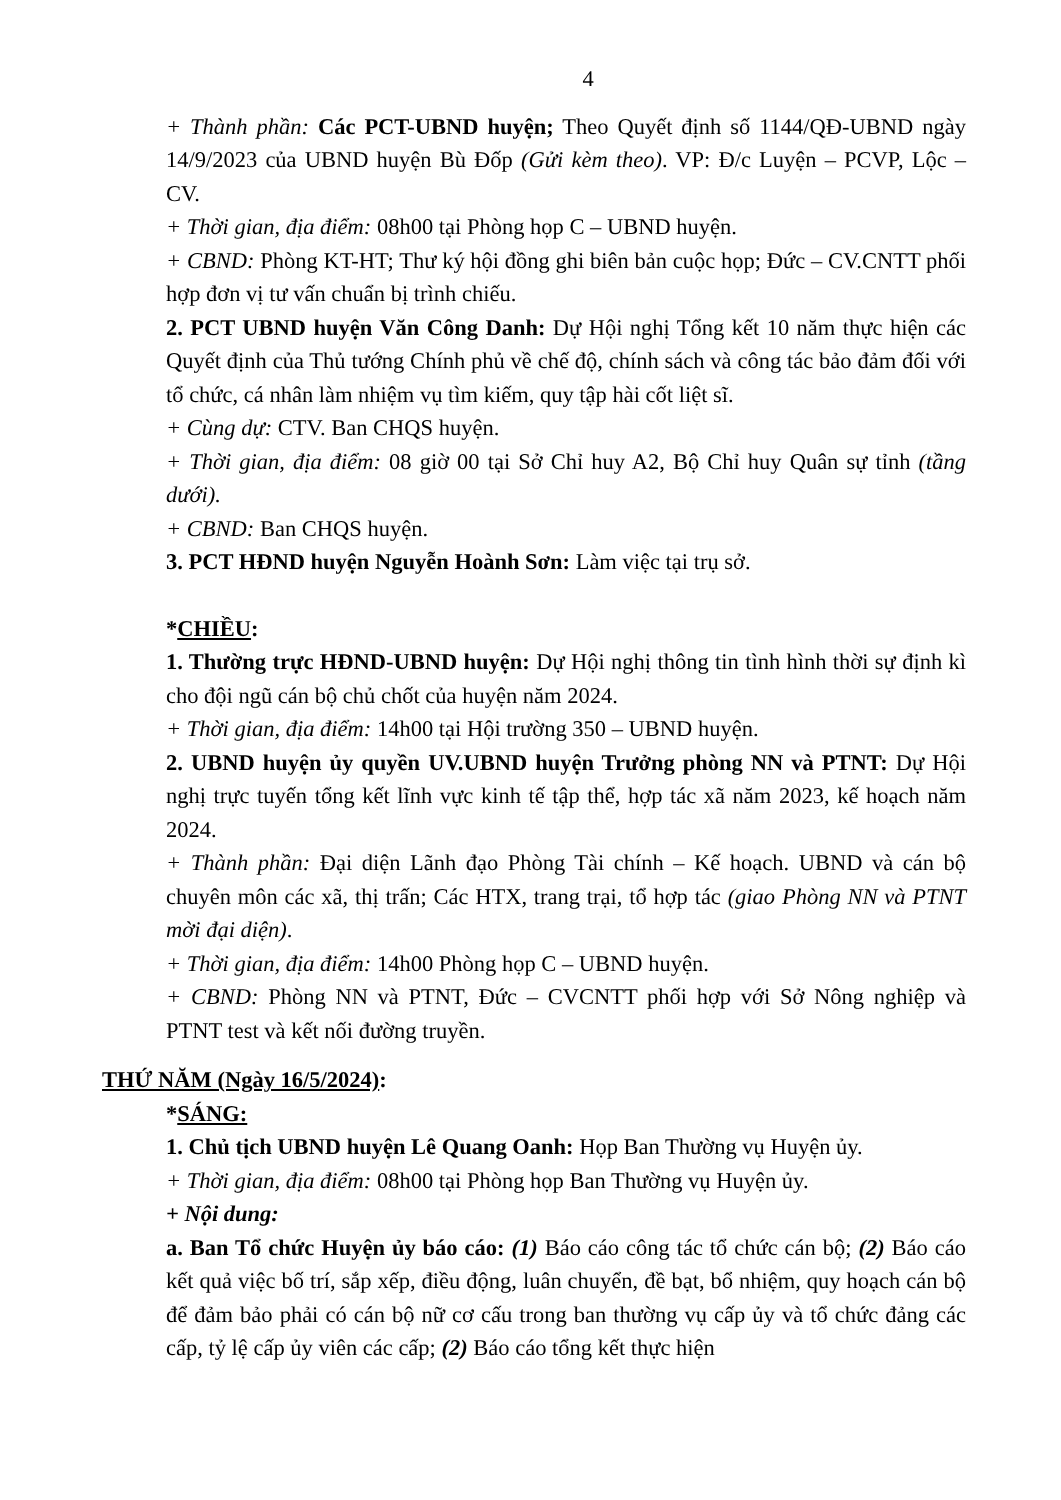4
+ Thành phần: Các PCT-UBND huyện; Theo Quyết định số 1144/QĐ-UBND ngày 14/9/2023 của UBND huyện Bù Đốp (Gửi kèm theo). VP: Đ/c Luyện – PCVP, Lộc – CV.
+ Thời gian, địa điểm: 08h00 tại Phòng họp C – UBND huyện.
+ CBND: Phòng KT-HT; Thư ký hội đồng ghi biên bản cuộc họp; Đức – CV.CNTT phối hợp đơn vị tư vấn chuẩn bị trình chiếu.
2. PCT UBND huyện Văn Công Danh: Dự Hội nghị Tổng kết 10 năm thực hiện các Quyết định của Thủ tướng Chính phủ về chế độ, chính sách và công tác bảo đảm đối với tổ chức, cá nhân làm nhiệm vụ tìm kiếm, quy tập hài cốt liệt sĩ.
+ Cùng dự: CTV. Ban CHQS huyện.
+ Thời gian, địa điểm: 08 giờ 00 tại Sở Chỉ huy A2, Bộ Chỉ huy Quân sự tỉnh (tầng dưới).
+ CBND: Ban CHQS huyện.
3. PCT HĐND huyện Nguyễn Hoành Sơn: Làm việc tại trụ sở.
*CHIỀU:
1. Thường trực HĐND-UBND huyện: Dự Hội nghị thông tin tình hình thời sự định kì cho đội ngũ cán bộ chủ chốt của huyện năm 2024.
+ Thời gian, địa điểm: 14h00 tại Hội trường 350 – UBND huyện.
2. UBND huyện ủy quyền UV.UBND huyện Trưởng phòng NN và PTNT: Dự Hội nghị trực tuyến tổng kết lĩnh vực kinh tế tập thể, hợp tác xã năm 2023, kế hoạch năm 2024.
+ Thành phần: Đại diện Lãnh đạo Phòng Tài chính – Kế hoạch. UBND và cán bộ chuyên môn các xã, thị trấn; Các HTX, trang trại, tổ hợp tác (giao Phòng NN và PTNT mời đại diện).
+ Thời gian, địa điểm: 14h00 Phòng họp C – UBND huyện.
+ CBND: Phòng NN và PTNT, Đức – CVCNTT phối hợp với Sở Nông nghiệp và PTNT test và kết nối đường truyền.
THỨ NĂM (Ngày 16/5/2024):
*SÁNG:
1. Chủ tịch UBND huyện Lê Quang Oanh: Họp Ban Thường vụ Huyện ủy.
+ Thời gian, địa điểm: 08h00 tại Phòng họp Ban Thường vụ Huyện ủy.
+ Nội dung:
a. Ban Tổ chức Huyện ủy báo cáo: (1) Báo cáo công tác tổ chức cán bộ; (2) Báo cáo kết quả việc bố trí, sắp xếp, điều động, luân chuyển, đề bạt, bổ nhiệm, quy hoạch cán bộ để đảm bảo phải có cán bộ nữ cơ cấu trong ban thường vụ cấp ủy và tổ chức đảng các cấp, tỷ lệ cấp ủy viên các cấp; (2) Báo cáo tổng kết thực hiện